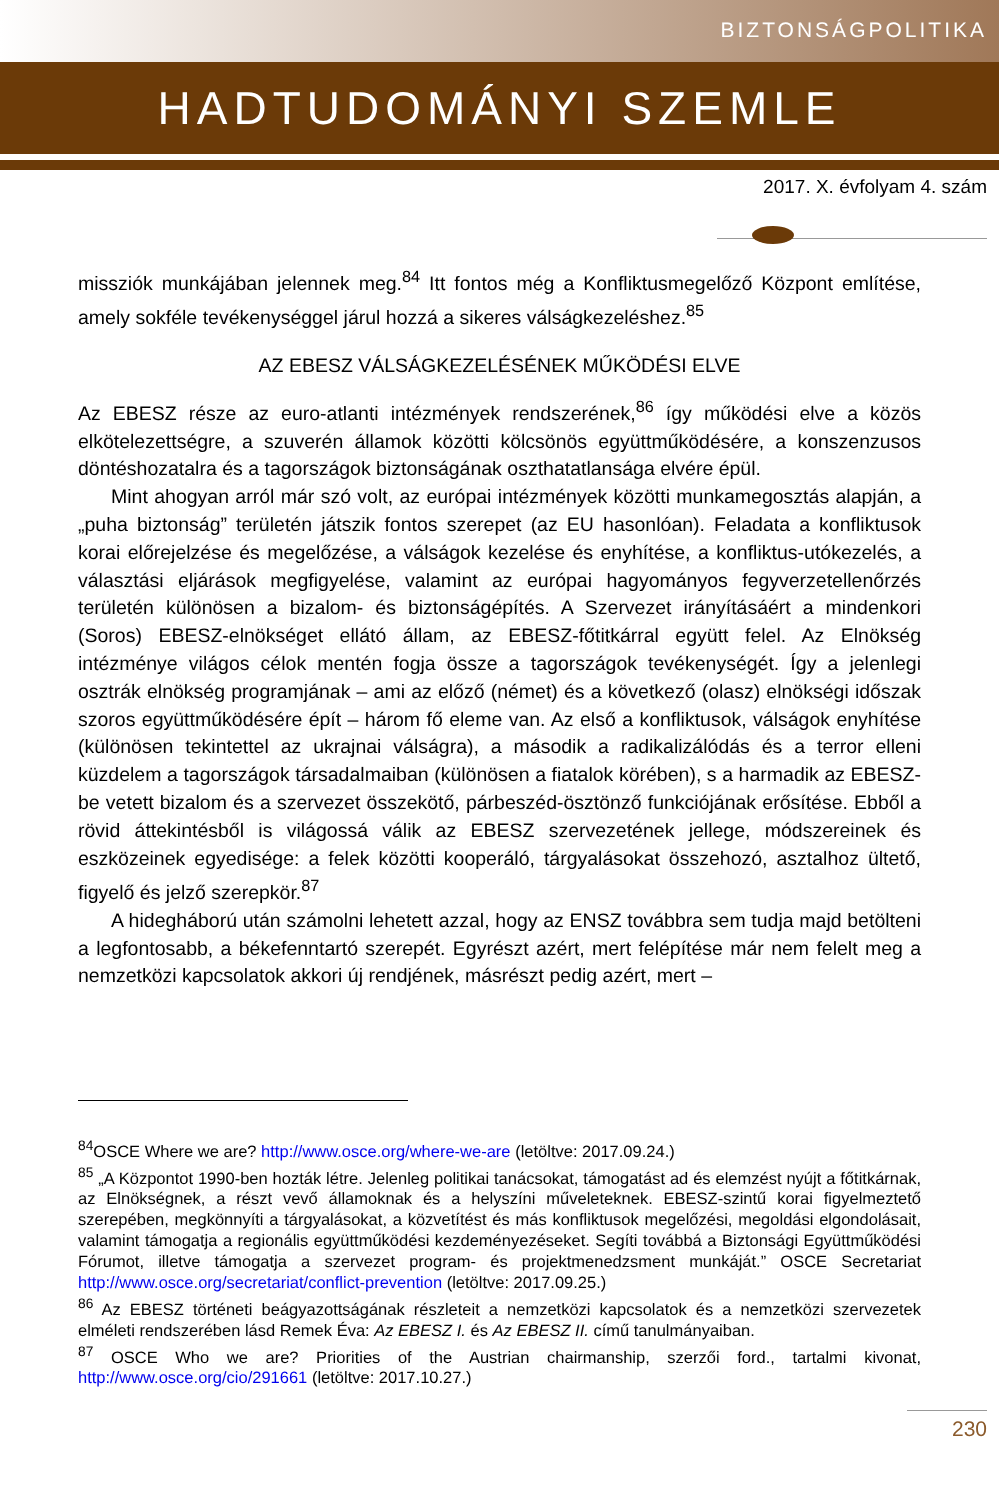BIZTONSÁGPOLITIKA
HADTUDOMÁNYI SZEMLE
2017. X. évfolyam 4. szám
missziók munkájában jelennek meg.<sup>84</sup> Itt fontos még a Konfliktusmegelőző Központ említése, amely sokféle tevékenységgel járul hozzá a sikeres válságkezeléshez.<sup>85</sup>
AZ EBESZ VÁLSÁGKEZELÉSÉNEK MŰKÖDÉSI ELVE
Az EBESZ része az euro-atlanti intézmények rendszerének,<sup>86</sup> így működési elve a közös elkötelezettségre, a szuverén államok közötti kölcsönös együttműködésére, a konszenzusos döntéshozatalra és a tagországok biztonságának oszthatatlansága elvére épül.
Mint ahogyan arról már szó volt, az európai intézmények közötti munkamegosztás alapján, a „puha biztonság” területén játszik fontos szerepet (az EU hasonlóan). Feladata a konfliktusok korai előrejelzése és megelőzése, a válságok kezelése és enyhítése, a konfliktus-utókezelés, a választási eljárások megfigyelése, valamint az európai hagyományos fegyverzetellenőrzés területén különösen a bizalom- és biztonságépítés. A Szervezet irányításáért a mindenkori (Soros) EBESZ-elnökséget ellátó állam, az EBESZ-főtitkárral együtt felel. Az Elnökség intézménye világos célok mentén fogja össze a tagországok tevékenységét. Így a jelenlegi osztrák elnökség programjának – ami az előző (német) és a következő (olasz) elnökségi időszak szoros együttműködésére épít – három fő eleme van. Az első a konfliktusok, válságok enyhítése (különösen tekintettel az ukrajnai válságra), a második a radikalizálódás és a terror elleni küzdelem a tagországok társadalmaiban (különösen a fiatalok körében), s a harmadik az EBESZ-be vetett bizalom és a szervezet összekötő, párbeszéd-ösztönző funkciójának erősítése. Ebből a rövid áttekintésből is világossá válik az EBESZ szervezetének jellege, módszereinek és eszközeinek egyedisége: a felek közötti kooperáló, tárgyalásokat összehozó, asztalhoz ültető, figyelő és jelző szerepkör.<sup>87</sup>
A hidegháború után számolni lehetett azzal, hogy az ENSZ továbbra sem tudja majd betölteni a legfontosabb, a békefenntartó szerepét. Egyrészt azért, mert felépítése már nem felelt meg a nemzetközi kapcsolatok akkori új rendjének, másrészt pedig azért, mert –
<sup>84</sup>OSCE Where we are? http://www.osce.org/where-we-are (letöltve: 2017.09.24.)
<sup>85</sup> „A Központot 1990-ben hozták létre. Jelenleg politikai tanácsokat, támogatást ad és elemzést nyújt a főtitkárnak, az Elnökségnek, a részt vevő államoknak és a helyszíni műveleteknek. EBESZ-szintű korai figyelmeztető szerepében, megkönnyíti a tárgyalásokat, a közvetítést és más konfliktusok megelőzési, megoldási elgondolásait, valamint támogatja a regionális együttműködési kezdeményezéseket. Segíti továbbá a Biztonsági Együttműködési Fórumot, illetve támogatja a szervezet program- és projektmenedzsment munkáját.” OSCE Secretariat http://www.osce.org/secretariat/conflict-prevention (letöltve: 2017.09.25.)
<sup>86</sup> Az EBESZ történeti beágyazottságának részleteit a nemzetközi kapcsolatok és a nemzetközi szervezetek elméleti rendszerében lásd Remek Éva: Az EBESZ I. és Az EBESZ II. című tanulmányaiban.
<sup>87</sup> OSCE Who we are? Priorities of the Austrian chairmanship, szerzői ford., tartalmi kivonat, http://www.osce.org/cio/291661 (letöltve: 2017.10.27.)
230